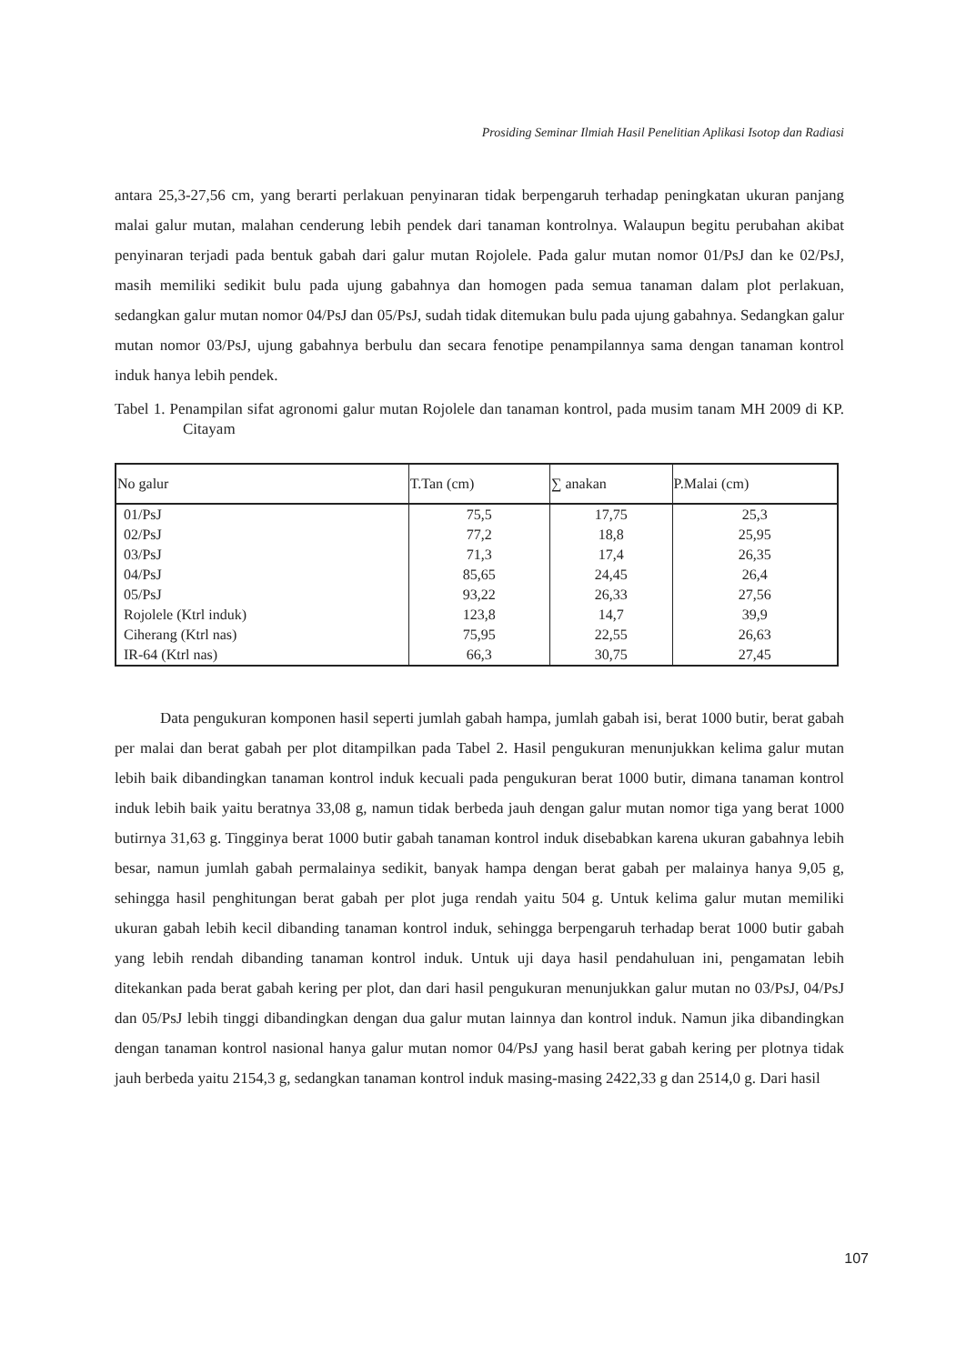Prosiding Seminar Ilmiah Hasil Penelitian Aplikasi Isotop dan Radiasi
antara 25,3-27,56 cm, yang berarti perlakuan penyinaran tidak berpengaruh terhadap peningkatan ukuran panjang malai galur mutan, malahan cenderung lebih pendek dari tanaman kontrolnya. Walaupun begitu perubahan akibat penyinaran terjadi pada bentuk gabah dari galur mutan Rojolele. Pada galur mutan nomor 01/PsJ dan ke 02/PsJ, masih memiliki sedikit bulu pada ujung gabahnya dan homogen pada semua tanaman dalam plot perlakuan, sedangkan galur mutan nomor 04/PsJ dan 05/PsJ, sudah tidak ditemukan bulu pada ujung gabahnya. Sedangkan galur mutan nomor 03/PsJ, ujung gabahnya berbulu dan secara fenotipe penampilannya sama dengan tanaman kontrol induk hanya lebih pendek.
Tabel 1. Penampilan sifat agronomi galur mutan Rojolele dan tanaman kontrol, pada musim tanam MH 2009 di KP. Citayam
| No galur | T.Tan (cm) | ∑ anakan | P.Malai (cm) |
| --- | --- | --- | --- |
| 01/PsJ | 75,5 | 17,75 | 25,3 |
| 02/PsJ | 77,2 | 18,8 | 25,95 |
| 03/PsJ | 71,3 | 17,4 | 26,35 |
| 04/PsJ | 85,65 | 24,45 | 26,4 |
| 05/PsJ | 93,22 | 26,33 | 27,56 |
| Rojolele (Ktrl induk) | 123,8 | 14,7 | 39,9 |
| Ciherang (Ktrl nas) | 75,95 | 22,55 | 26,63 |
| IR-64 (Ktrl nas) | 66,3 | 30,75 | 27,45 |
Data pengukuran komponen hasil seperti jumlah gabah hampa, jumlah gabah isi, berat 1000 butir, berat gabah per malai dan berat gabah per plot ditampilkan pada Tabel 2. Hasil pengukuran menunjukkan kelima galur mutan lebih baik dibandingkan tanaman kontrol induk kecuali pada pengukuran berat 1000 butir, dimana tanaman kontrol induk lebih baik yaitu beratnya 33,08 g, namun tidak berbeda jauh dengan galur mutan nomor tiga yang berat 1000 butirnya 31,63 g. Tingginya berat 1000 butir gabah tanaman kontrol induk disebabkan karena ukuran gabahnya lebih besar, namun jumlah gabah permalainya sedikit, banyak hampa dengan berat gabah per malainya hanya 9,05 g, sehingga hasil penghitungan berat gabah per plot juga rendah yaitu 504 g. Untuk kelima galur mutan memiliki ukuran gabah lebih kecil dibanding tanaman kontrol induk, sehingga berpengaruh terhadap berat 1000 butir gabah yang lebih rendah dibanding tanaman kontrol induk. Untuk uji daya hasil pendahuluan ini, pengamatan lebih ditekankan pada berat gabah kering per plot, dan dari hasil pengukuran menunjukkan galur mutan no 03/PsJ, 04/PsJ dan 05/PsJ lebih tinggi dibandingkan dengan dua galur mutan lainnya dan kontrol induk. Namun jika dibandingkan dengan tanaman kontrol nasional hanya galur mutan nomor 04/PsJ yang hasil berat gabah kering per plotnya tidak jauh berbeda yaitu 2154,3 g, sedangkan tanaman kontrol induk masing-masing 2422,33 g dan 2514,0 g. Dari hasil
107